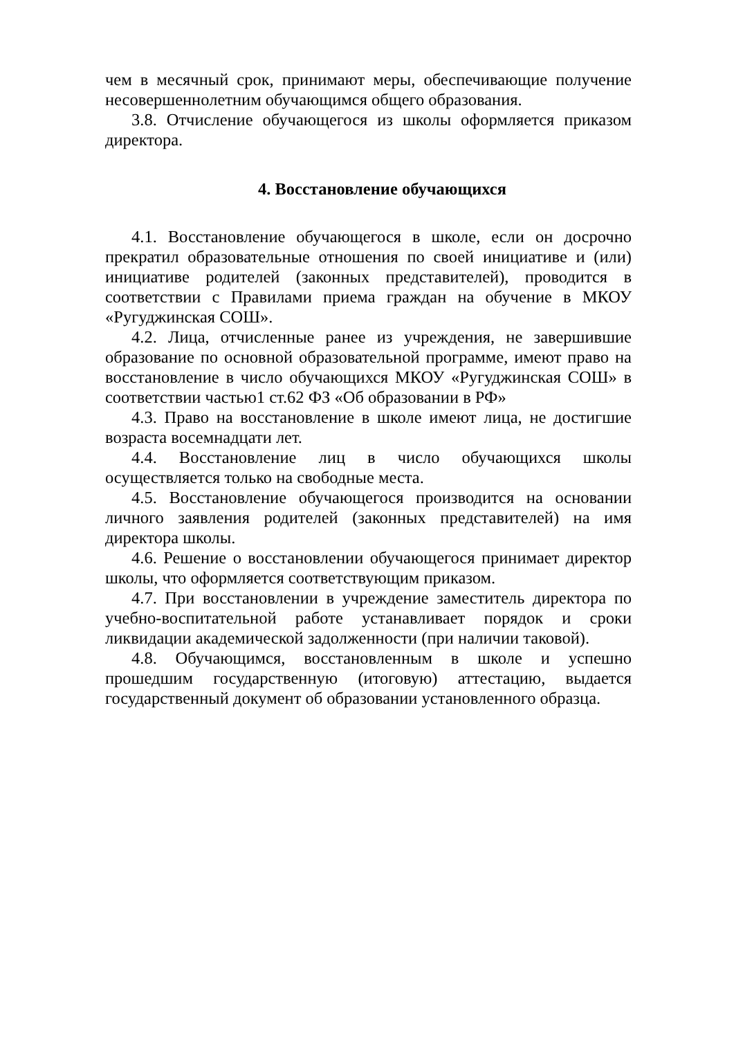чем в месячный срок, принимают меры, обеспечивающие получение несовершеннолетним обучающимся общего образования.
3.8. Отчисление обучающегося из школы оформляется приказом директора.
4. Восстановление обучающихся
4.1. Восстановление обучающегося в школе, если он досрочно прекратил образовательные отношения по своей инициативе и (или) инициативе родителей (законных представителей), проводится в соответствии с Правилами приема граждан на обучение в МКОУ «Ругуджинская СОШ».
4.2. Лица, отчисленные ранее из учреждения, не завершившие образование по основной образовательной программе, имеют право на восстановление в число обучающихся МКОУ «Ругуджинская СОШ» в соответствии частью1 ст.62 ФЗ «Об образовании в РФ»
4.3. Право на восстановление в школе имеют лица, не достигшие возраста восемнадцати лет.
4.4. Восстановление лиц в число обучающихся школы осуществляется только на свободные места.
4.5. Восстановление обучающегося производится на основании личного заявления родителей (законных представителей) на имя директора школы.
4.6. Решение о восстановлении обучающегося принимает директор школы, что оформляется соответствующим приказом.
4.7. При восстановлении в учреждение заместитель директора по учебно-воспитательной работе устанавливает порядок и сроки ликвидации академической задолженности (при наличии таковой).
4.8. Обучающимся, восстановленным в школе и успешно прошедшим государственную (итоговую) аттестацию, выдается государственный документ об образовании установленного образца.